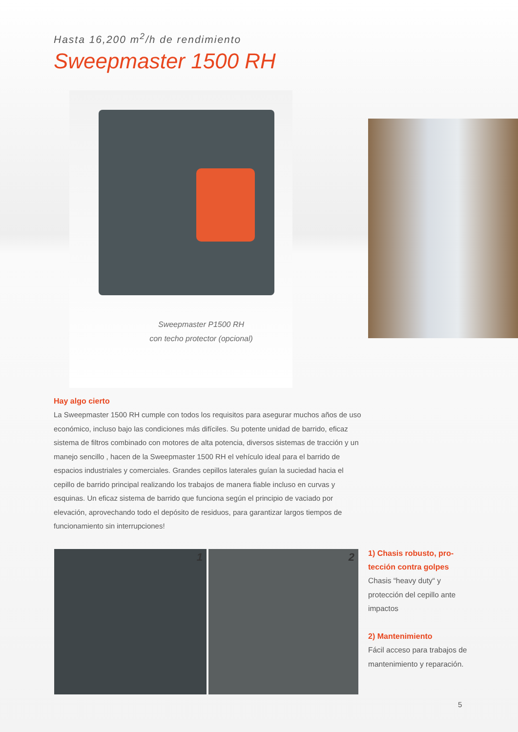Hasta 16,200 m<sup>2</sup>/h de rendimiento
Sweepmaster 1500 RH
Sweepmaster P1500 RH
con techo protector (opcional)
Hay algo cierto
La Sweepmaster 1500 RH cumple con todos los requisitos para asegurar muchos años de uso económico, incluso bajo las condiciones más difíciles. Su potente unidad de barrido, eficaz sistema de filtros combinado con motores de alta potencia, diversos sistemas de tracción y un manejo sencillo , hacen de la Sweepmaster 1500 RH el vehículo ideal para el barrido de espacios industriales y comerciales. Grandes cepillos laterales guían la suciedad hacia el cepillo de barrido principal realizando los trabajos de manera fiable incluso en curvas y esquinas. Un eficaz sistema de barrido que funciona según el principio de vaciado por elevación, aprovechando todo el depósito de residuos, para garantizar largos tiempos de funcionamiento sin interrupciones!
1 2
1) Chasis robusto, pro-
tección contra golpes
Chasis “heavy duty“ y protección del cepillo ante impactos
2) Mantenimiento
Fácil acceso para trabajos de mantenimiento y reparación.
5